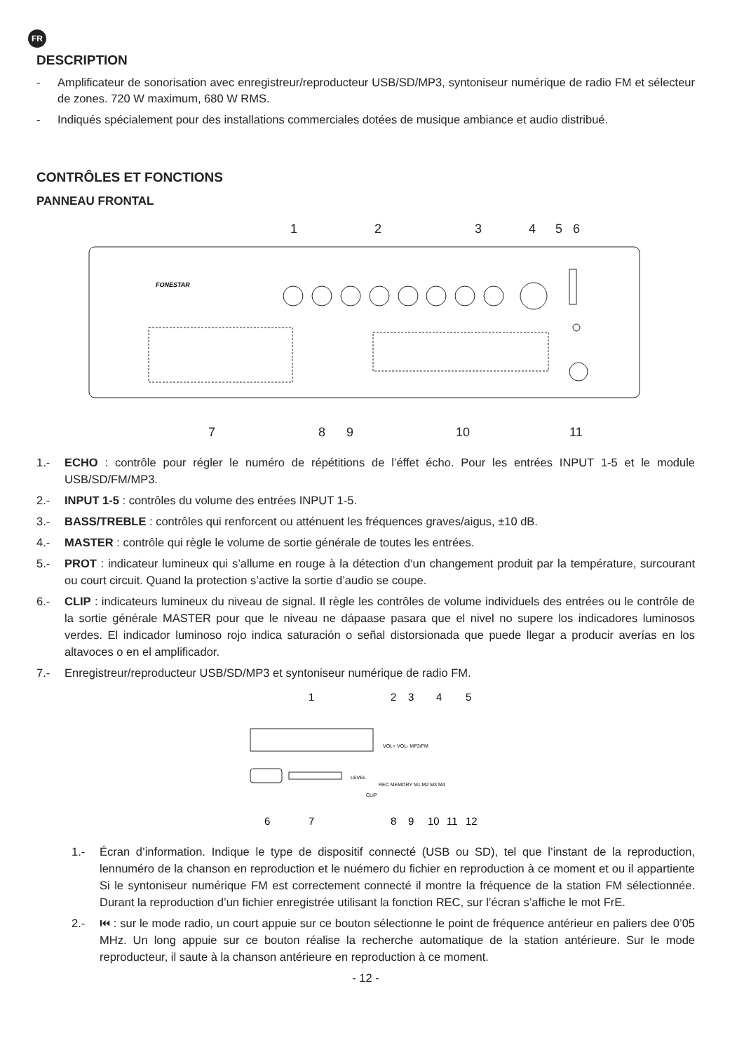FR
DESCRIPTION
- Amplificateur de sonorisation avec enregistreur/reproducteur USB/SD/MP3, syntoniseur numérique de radio FM et sélecteur de zones. 720 W maximum, 680 W RMS.
- Indiqués spécialement pour des installations commerciales dotées de musique ambiance et audio distribué.
CONTRÔLES ET FONCTIONS
PANNEAU FRONTAL
1
2
3
4
5
6
7
8
9
10
11
FONESTAR
1.- ECHO : contrôle pour régler le numéro de répétitions de l’éffet écho. Pour les entrées INPUT 1-5 et le module USB/SD/FM/MP3.
2.- INPUT 1-5 : contrôles du volume des entrées INPUT 1-5.
3.- BASS/TREBLE : contrôles qui renforcent ou atténuent les fréquences graves/aigus, ±10 dB.
4.- MASTER : contrôle qui règle le volume de sortie générale de toutes les entrées.
5.- PROT : indicateur lumineux qui s’allume en rouge à la détection d’un changement produit par la température, surcourant ou court circuit. Quand la protection s’active la sortie d’audio se coupe.
6.- CLIP : indicateurs lumineux du niveau de signal. Il règle les contrôles de volume individuels des entrées ou le contrôle de la sortie générale MASTER pour que le niveau ne dápaase pasara que el nivel no supere los indicadores luminosos verdes. El indicador luminoso rojo indica saturación o señal distorsionada que puede llegar a producir averías en los altavoces o en el amplificador.
7.- Enregistreur/reproducteur USB/SD/MP3 et syntoniseur numérique de radio FM.
1
2
3
4
5
6
7
8
9
10
11
12
VOL+ VOL- MP3/FM
LEVEL
REC MEMORY M1 M2 M3 M4
CLIP
1.- Écran d’information. Indique le type de dispositif connecté (USB ou SD), tel que l’instant de la reproduction, lennuméro de la chanson en reproduction et le nuémero du fichier en reproduction à ce moment et ou il appartiente Si le syntoniseur numérique FM est correctement connecté il montre la fréquence de la station FM sélectionnée. Durant la reproduction d’un fichier enregistrée utilisant la fonction REC, sur l’écran s’affiche le mot FrE.
2.- ⏮ : sur le mode radio, un court appuie sur ce bouton sélectionne le point de fréquence antérieur en paliers dee 0’05 MHz. Un long appuie sur ce bouton réalise la recherche automatique de la station antérieure. Sur le mode reproducteur, il saute à la chanson antérieure en reproduction à ce moment.
- 12 -